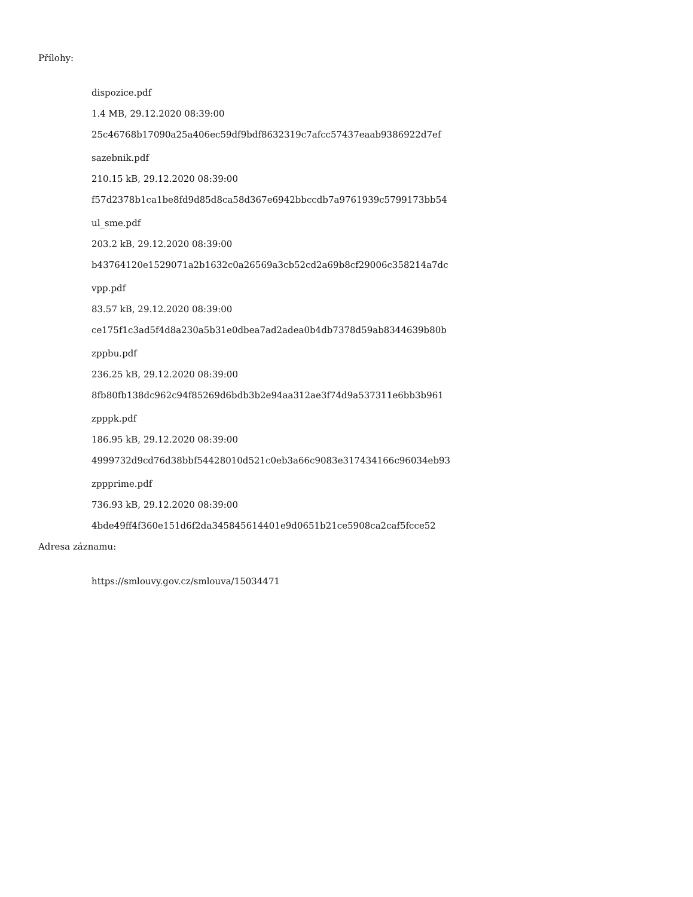Přílohy:
dispozice.pdf
1.4 MB, 29.12.2020 08:39:00
25c46768b17090a25a406ec59df9bdf8632319c7afcc57437eaab9386922d7ef
sazebnik.pdf
210.15 kB, 29.12.2020 08:39:00
f57d2378b1ca1be8fd9d85d8ca58d367e6942bbccdb7a9761939c5799173bb54
ul_sme.pdf
203.2 kB, 29.12.2020 08:39:00
b43764120e1529071a2b1632c0a26569a3cb52cd2a69b8cf29006c358214a7dc
vpp.pdf
83.57 kB, 29.12.2020 08:39:00
ce175f1c3ad5f4d8a230a5b31e0dbea7ad2adea0b4db7378d59ab8344639b80b
zppbu.pdf
236.25 kB, 29.12.2020 08:39:00
8fb80fb138dc962c94f85269d6bdb3b2e94aa312ae3f74d9a537311e6bb3b961
zpppk.pdf
186.95 kB, 29.12.2020 08:39:00
4999732d9cd76d38bbf54428010d521c0eb3a66c9083e317434166c96034eb93
zppprime.pdf
736.93 kB, 29.12.2020 08:39:00
4bde49ff4f360e151d6f2da345845614401e9d0651b21ce5908ca2caf5fcce52
Adresa záznamu:
https://smlouvy.gov.cz/smlouva/15034471